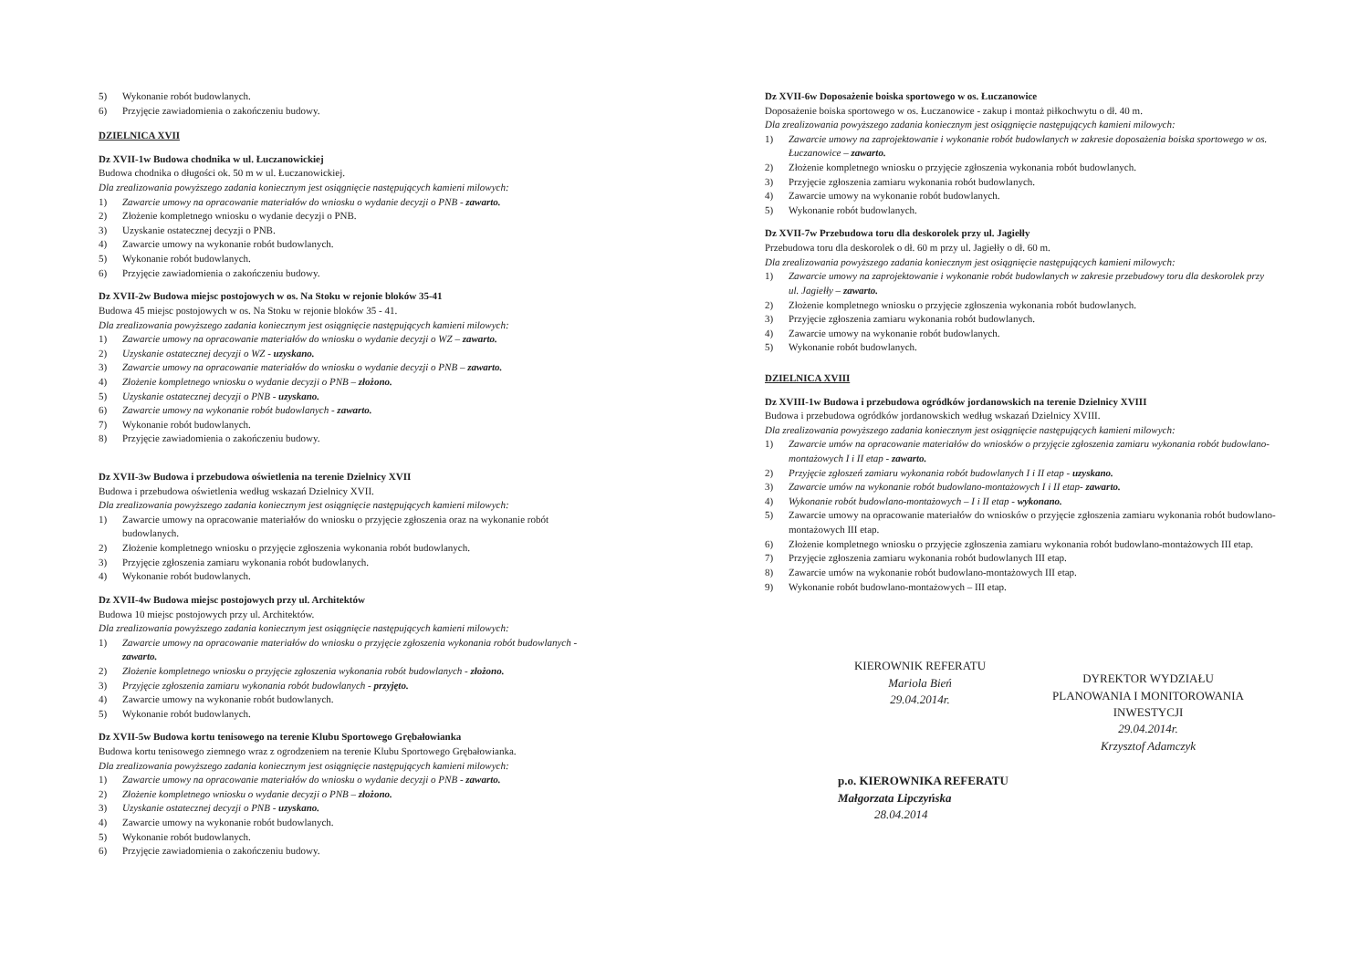5) Wykonanie robót budowlanych.
6) Przyjęcie zawiadomienia o zakończeniu budowy.
DZIELNICA XVII
Dz XVII-1w Budowa chodnika w ul. Łuczanowickiej
Budowa chodnika o długości ok. 50 m w ul. Łuczanowickiej.
Dla zrealizowania powyższego zadania koniecznym jest osiągnięcie następujących kamieni milowych:
1) Zawarcie umowy na opracowanie materiałów do wniosku o wydanie decyzji o PNB - zawarto.
2) Złożenie kompletnego wniosku o wydanie decyzji o PNB.
3) Uzyskanie ostatecznej decyzji o PNB.
4) Zawarcie umowy na wykonanie robót budowlanych.
5) Wykonanie robót budowlanych.
6) Przyjęcie zawiadomienia o zakończeniu budowy.
Dz XVII-2w Budowa miejsc postojowych w os. Na Stoku w rejonie bloków 35-41
Budowa 45 miejsc postojowych w os. Na Stoku w rejonie bloków 35 - 41.
Dla zrealizowania powyższego zadania koniecznym jest osiągnięcie następujących kamieni milowych:
1) Zawarcie umowy na opracowanie materiałów do wniosku o wydanie decyzji o WZ – zawarto.
2) Uzyskanie ostatecznej decyzji o WZ - uzyskano.
3) Zawarcie umowy na opracowanie materiałów do wniosku o wydanie decyzji o PNB – zawarto.
4) Złożenie kompletnego wniosku o wydanie decyzji o PNB – złożono.
5) Uzyskanie ostatecznej decyzji o PNB - uzyskano.
6) Zawarcie umowy na wykonanie robót budowlanych - zawarto.
7) Wykonanie robót budowlanych.
8) Przyjęcie zawiadomienia o zakończeniu budowy.
Dz XVII-3w Budowa i przebudowa oświetlenia na terenie Dzielnicy XVII
Budowa i przebudowa oświetlenia według wskazań Dzielnicy XVII.
Dla zrealizowania powyższego zadania koniecznym jest osiągnięcie następujących kamieni milowych:
1) Zawarcie umowy na opracowanie materiałów do wniosku o przyjęcie zgłoszenia oraz na wykonanie robót budowlanych.
2) Złożenie kompletnego wniosku o przyjęcie zgłoszenia wykonania robót budowlanych.
3) Przyjęcie zgłoszenia zamiaru wykonania robót budowlanych.
4) Wykonanie robót budowlanych.
Dz XVII-4w Budowa miejsc postojowych przy ul. Architektów
Budowa 10 miejsc postojowych przy ul. Architektów.
Dla zrealizowania powyższego zadania koniecznym jest osiągnięcie następujących kamieni milowych:
1) Zawarcie umowy na opracowanie materiałów do wniosku o przyjęcie zgłoszenia wykonania robót budowlanych - zawarto.
2) Złożenie kompletnego wniosku o przyjęcie zgłoszenia wykonania robót budowlanych - złożono.
3) Przyjęcie zgłoszenia zamiaru wykonania robót budowlanych - przyjęto.
4) Zawarcie umowy na wykonanie robót budowlanych.
5) Wykonanie robót budowlanych.
Dz XVII-5w Budowa kortu tenisowego na terenie Klubu Sportowego Grębałowianka
Budowa kortu tenisowego ziemnego wraz z ogrodzeniem na terenie Klubu Sportowego Grębałowianka.
Dla zrealizowania powyższego zadania koniecznym jest osiągnięcie następujących kamieni milowych:
1) Zawarcie umowy na opracowanie materiałów do wniosku o wydanie decyzji o PNB - zawarto.
2) Złożenie kompletnego wniosku o wydanie decyzji o PNB – złożono.
3) Uzyskanie ostatecznej decyzji o PNB - uzyskano.
4) Zawarcie umowy na wykonanie robót budowlanych.
5) Wykonanie robót budowlanych.
6) Przyjęcie zawiadomienia o zakończeniu budowy.
Dz XVII-6w Doposażenie boiska sportowego w os. Łuczanowice
Doposażenie boiska sportowego w os. Łuczanowice - zakup i montaż piłkochwytu o dł. 40 m.
Dla zrealizowania powyższego zadania koniecznym jest osiągnięcie następujących kamieni milowych:
1) Zawarcie umowy na zaprojektowanie i wykonanie robót budowlanych w zakresie doposażenia boiska sportowego w os. Łuczanowice – zawarto.
2) Złożenie kompletnego wniosku o przyjęcie zgłoszenia wykonania robót budowlanych.
3) Przyjęcie zgłoszenia zamiaru wykonania robót budowlanych.
4) Zawarcie umowy na wykonanie robót budowlanych.
5) Wykonanie robót budowlanych.
Dz XVII-7w Przebudowa toru dla deskorolek przy ul. Jagiełły
Przebudowa toru dla deskorolek o dł. 60 m przy ul. Jagiełły o dł. 60 m.
Dla zrealizowania powyższego zadania koniecznym jest osiągnięcie następujących kamieni milowych:
1) Zawarcie umowy na zaprojektowanie i wykonanie robót budowlanych w zakresie przebudowy toru dla deskorolek przy ul. Jagiełły – zawarto.
2) Złożenie kompletnego wniosku o przyjęcie zgłoszenia wykonania robót budowlanych.
3) Przyjęcie zgłoszenia zamiaru wykonania robót budowlanych.
4) Zawarcie umowy na wykonanie robót budowlanych.
5) Wykonanie robót budowlanych.
DZIELNICA XVIII
Dz XVIII-1w Budowa i przebudowa ogródków jordanowskich na terenie Dzielnicy XVIII
Budowa i przebudowa ogródków jordanowskich według wskazań Dzielnicy XVIII.
Dla zrealizowania powyższego zadania koniecznym jest osiągnięcie następujących kamieni milowych:
1) Zawarcie umów na opracowanie materiałów do wniosków o przyjęcie zgłoszenia zamiaru wykonania robót budowlano-montażowych I i II etap - zawarto.
2) Przyjęcie zgłoszeń zamiaru wykonania robót budowlanych I i II etap - uzyskano.
3) Zawarcie umów na wykonanie robót budowlano-montażowych I i II etap- zawarto.
4) Wykonanie robót budowlano-montażowych – I i II etap - wykonano.
5) Zawarcie umowy na opracowanie materiałów do wniosków o przyjęcie zgłoszenia zamiaru wykonania robót budowlano-montażowych III etap.
6) Złożenie kompletnego wniosku o przyjęcie zgłoszenia zamiaru wykonania robót budowlano-montażowych III etap.
7) Przyjęcie zgłoszenia zamiaru wykonania robót budowlanych III etap.
8) Zawarcie umów na wykonanie robót budowlano-montażowych III etap.
9) Wykonanie robót budowlano-montażowych – III etap.
KIEROWNIK REFERATU
Mariola Bień
29.04.2014r.
DYREKTOR WYDZIAŁU
PLANOWANIA I MONITOROWANIA INWESTYCJI
29.04.2014r.
Krzysztof Adamczyk
p.o. KIEROWNIKA REFERATU
Małgorzata Lipczyńska
28.04.2014